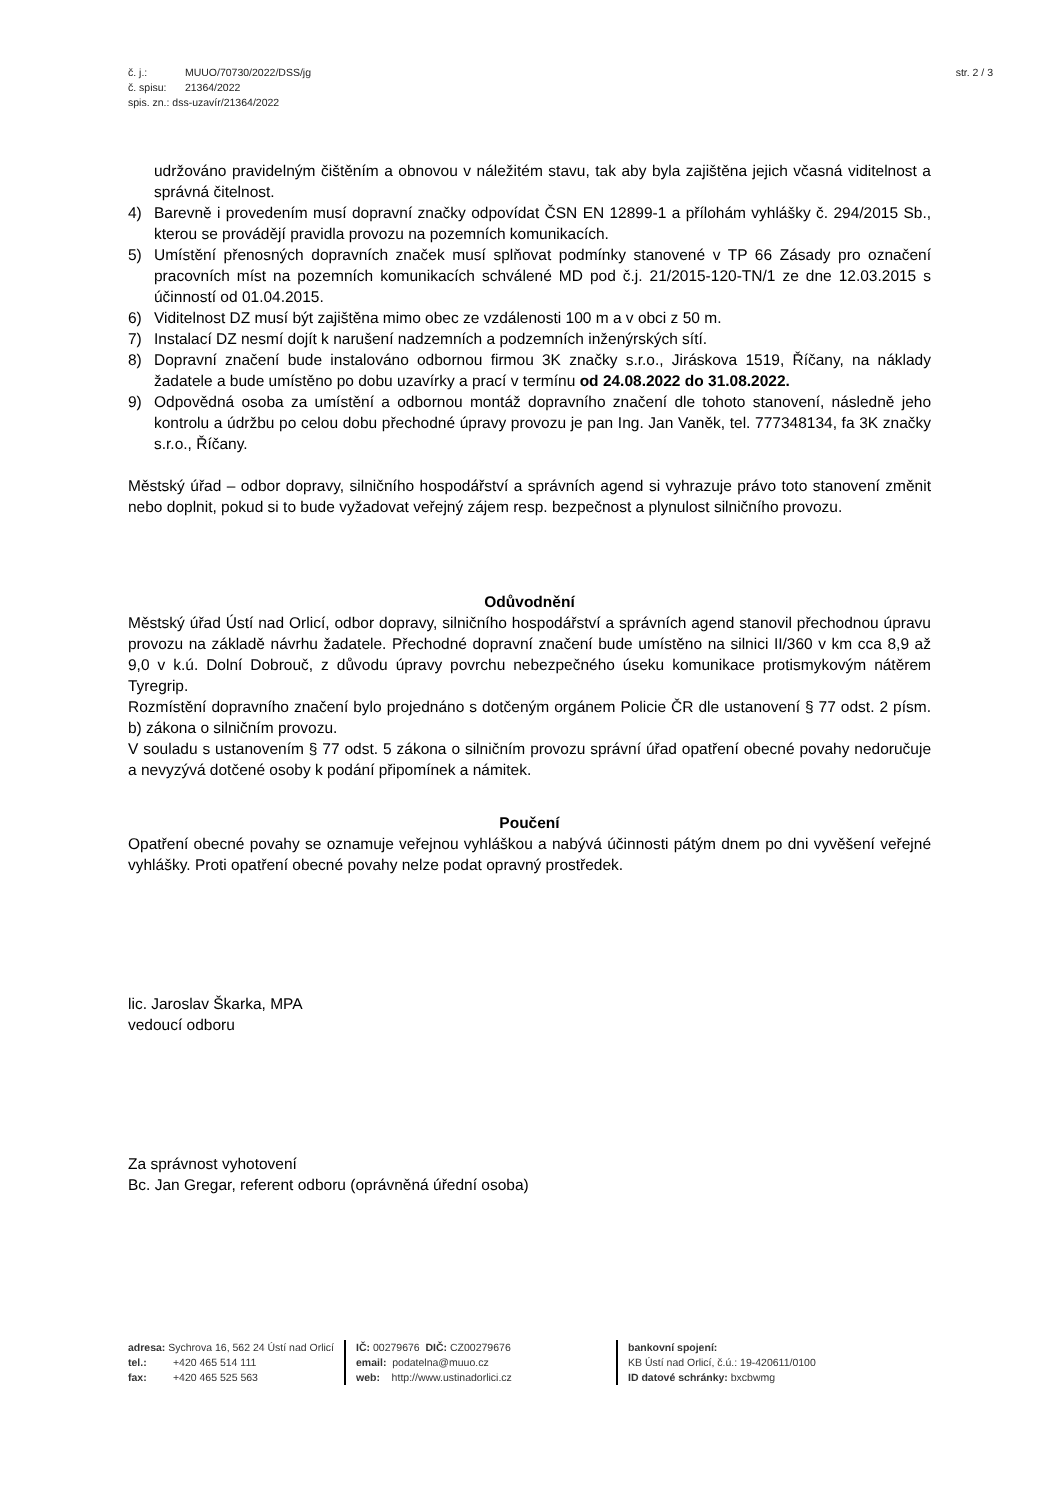č. j.: MUUO/70730/2022/DSS/jg
č. spisu: 21364/2022
spis. zn.: dss-uzavír/21364/2022
str. 2 / 3
udržováno pravidelným čištěním a obnovou v náležitém stavu, tak aby byla zajištěna jejich včasná viditelnost a správná čitelnost.
4) Barevně i provedením musí dopravní značky odpovídat ČSN EN 12899-1 a přílohám vyhlášky č. 294/2015 Sb., kterou se provádějí pravidla provozu na pozemních komunikacích.
5) Umístění přenosných dopravních značek musí splňovat podmínky stanovené v TP 66 Zásady pro označení pracovních míst na pozemních komunikacích schválené MD pod č.j. 21/2015-120-TN/1 ze dne 12.03.2015 s účinností od 01.04.2015.
6) Viditelnost DZ musí být zajištěna mimo obec ze vzdálenosti 100 m a v obci z 50 m.
7) Instalací DZ nesmí dojít k narušení nadzemních a podzemních inženýrských sítí.
8) Dopravní značení bude instalováno odbornou firmou 3K značky s.r.o., Jiráskova 1519, Říčany, na náklady žadatele a bude umístěno po dobu uzavírky a prací v termínu od 24.08.2022 do 31.08.2022.
9) Odpovědná osoba za umístění a odbornou montáž dopravního značení dle tohoto stanovení, následně jeho kontrolu a údržbu po celou dobu přechodné úpravy provozu je pan Ing. Jan Vaněk, tel. 777348134, fa 3K značky s.r.o., Říčany.
Městský úřad – odbor dopravy, silničního hospodářství a správních agend si vyhrazuje právo toto stanovení změnit nebo doplnit, pokud si to bude vyžadovat veřejný zájem resp. bezpečnost a plynulost silničního provozu.
Odůvodnění
Městský úřad Ústí nad Orlicí, odbor dopravy, silničního hospodářství a správních agend stanovil přechodnou úpravu provozu na základě návrhu žadatele. Přechodné dopravní značení bude umístěno na silnici II/360 v km cca 8,9 až 9,0 v k.ú. Dolní Dobrouč, z důvodu úpravy povrchu nebezpečného úseku komunikace protismykovým nátěrem Tyregrip.
Rozmístění dopravního značení bylo projednáno s dotčeným orgánem Policie ČR dle ustanovení § 77 odst. 2 písm. b) zákona o silničním provozu.
V souladu s ustanovením § 77 odst. 5 zákona o silničním provozu správní úřad opatření obecné povahy nedoručuje a nevyzývá dotčené osoby k podání připomínek a námitek.
Poučení
Opatření obecné povahy se oznamuje veřejnou vyhláškou a nabývá účinnosti pátým dnem po dni vyvěšení veřejné vyhlášky. Proti opatření obecné povahy nelze podat opravný prostředek.
lic. Jaroslav Škarka, MPA
vedoucí odboru
Za správnost vyhotovení
Bc. Jan Gregar, referent odboru (oprávněná úřední osoba)
adresa: Sychrova 16, 562 24 Ústí nad Orlicí
tel.: +420 465 514 111
fax: +420 465 525 563
IČ: 00279676 DIČ: CZ00279676
email: podatelna@muuo.cz
web: http://www.ustinadorlici.cz
bankovní spojení:
KB Ústí nad Orlicí, č.ú.: 19-420611/0100
ID datové schránky: bxcbwmg